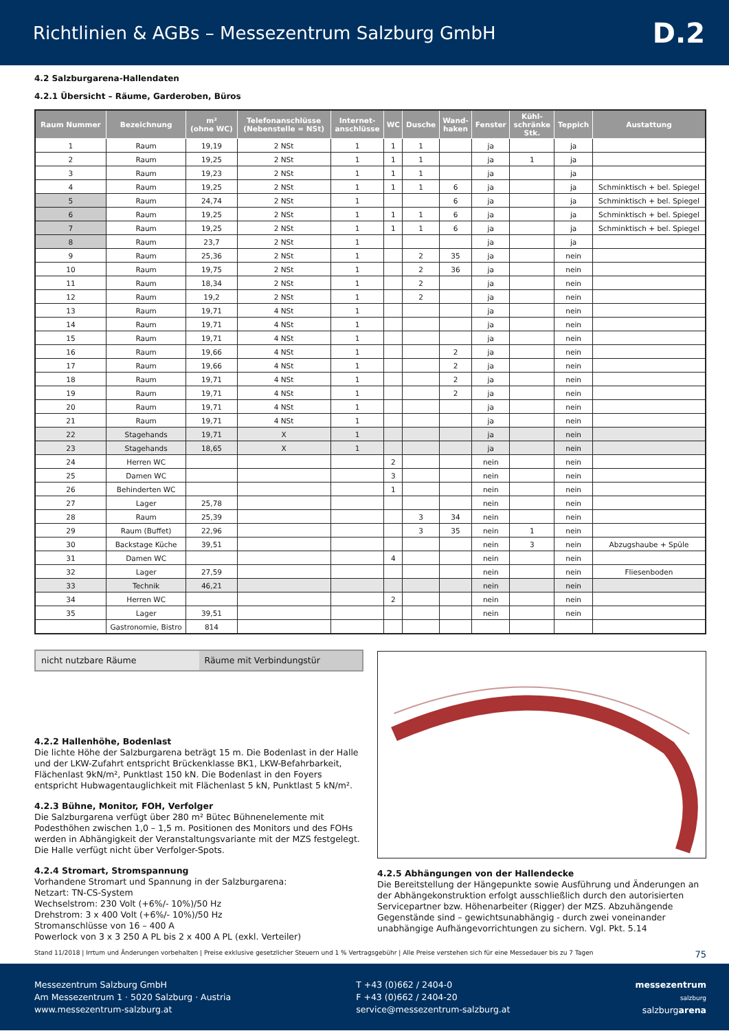Richtlinien & AGBs – Messezentrum Salzburg GmbH
D.2
4.2 Salzburgarena-Hallendaten
4.2.1 Übersicht – Räume, Garderoben, Büros
| Raum Nummer | Bezeichnung | m² (ohne WC) | Telefonanschlüsse (Nebenstelle = NSt) | Internet- anschlüsse | WC | Dusche | Wand- haken | Fenster | Kühl- schränke Stk. | Teppich | Austattung |
| --- | --- | --- | --- | --- | --- | --- | --- | --- | --- | --- | --- |
| 1 | Raum | 19,19 | 2 NSt | 1 | 1 | 1 | | ja | | ja | |
| 2 | Raum | 19,25 | 2 NSt | 1 | 1 | 1 | | ja | 1 | ja | |
| 3 | Raum | 19,23 | 2 NSt | 1 | 1 | 1 | | ja | | ja | |
| 4 | Raum | 19,25 | 2 NSt | 1 | 1 | 1 | 6 | ja | | ja | Schminktisch + bel. Spiegel |
| 5 | Raum | 24,74 | 2 NSt | 1 | | | 6 | ja | | ja | Schminktisch + bel. Spiegel |
| 6 | Raum | 19,25 | 2 NSt | 1 | 1 | 1 | 6 | ja | | ja | Schminktisch + bel. Spiegel |
| 7 | Raum | 19,25 | 2 NSt | 1 | 1 | 1 | 6 | ja | | ja | Schminktisch + bel. Spiegel |
| 8 | Raum | 23,7 | 2 NSt | 1 | | | | ja | | ja | |
| 9 | Raum | 25,36 | 2 NSt | 1 | | 2 | 35 | ja | | nein | |
| 10 | Raum | 19,75 | 2 NSt | 1 | | 2 | 36 | ja | | nein | |
| 11 | Raum | 18,34 | 2 NSt | 1 | | 2 | | ja | | nein | |
| 12 | Raum | 19,2 | 2 NSt | 1 | | 2 | | ja | | nein | |
| 13 | Raum | 19,71 | 4 NSt | 1 | | | | ja | | nein | |
| 14 | Raum | 19,71 | 4 NSt | 1 | | | | ja | | nein | |
| 15 | Raum | 19,71 | 4 NSt | 1 | | | | ja | | nein | |
| 16 | Raum | 19,66 | 4 NSt | 1 | | | 2 | ja | | nein | |
| 17 | Raum | 19,66 | 4 NSt | 1 | | | 2 | ja | | nein | |
| 18 | Raum | 19,71 | 4 NSt | 1 | | | 2 | ja | | nein | |
| 19 | Raum | 19,71 | 4 NSt | 1 | | | 2 | ja | | nein | |
| 20 | Raum | 19,71 | 4 NSt | 1 | | | | ja | | nein | |
| 21 | Raum | 19,71 | 4 NSt | 1 | | | | ja | | nein | |
| 22 | Stagehands | 19,71 | X | 1 | | | | ja | | nein | |
| 23 | Stagehands | 18,65 | X | 1 | | | | ja | | nein | |
| 24 | Herren WC | | | | 2 | | | nein | | nein | |
| 25 | Damen WC | | | | 3 | | | nein | | nein | |
| 26 | Behinderten WC | | | | 1 | | | nein | | nein | |
| 27 | Lager | 25,78 | | | | | | nein | | nein | |
| 28 | Raum | 25,39 | | | | 3 | 34 | nein | | nein | |
| 29 | Raum (Buffet) | 22,96 | | | | 3 | 35 | nein | 1 | nein | |
| 30 | Backstage Küche | 39,51 | | | | | | nein | 3 | nein | Abzugshaube + Spüle |
| 31 | Damen WC | | | | 4 | | | nein | | nein | |
| 32 | Lager | 27,59 | | | | | | nein | | nein | Fliesenboden |
| 33 | Technik | 46,21 | | | | | | nein | | nein | |
| 34 | Herren WC | | | | 2 | | | nein | | nein | |
| 35 | Lager | 39,51 | | | | | | nein | | nein | |
| | Gastronomie, Bistro | 814 | | | | | | | | | |
nicht nutzbare Räume Räume mit Verbindungstür
4.2.2 Hallenhöhe, Bodenlast
Die lichte Höhe der Salzburgarena beträgt 15 m. Die Bodenlast in der Halle und der LKW-Zufahrt entspricht Brückenklasse BK1, LKW-Befahrbarkeit, Flächenlast 9kN/m², Punktlast 150 kN. Die Bodenlast in den Foyers entspricht Hubwagentauglichkeit mit Flächenlast 5 kN, Punktlast 5 kN/m².
4.2.3 Bühne, Monitor, FOH, Verfolger
Die Salzburgarena verfügt über 280 m² Bütec Bühnenelemente mit Podesthöhen zwischen 1,0 – 1,5 m. Positionen des Monitors und des FOHs werden in Abhängigkeit der Veranstaltungsvariante mit der MZS festgelegt.
Die Halle verfügt nicht über Verfolger-Spots.
4.2.4 Stromart, Stromspannung
Vorhandene Stromart und Spannung in der Salzburgarena:
Netzart: TN-CS-System
Wechselstrom: 230 Volt (+6%/- 10%)/50 Hz
Drehstrom: 3 x 400 Volt (+6%/- 10%)/50 Hz
Stromanschlüsse von 16 – 400 A
Powerlock von 3 x 3 250 A PL bis 2 x 400 A PL (exkl. Verteiler)
4.2.5 Abhängungen von der Hallendecke
Die Bereitstellung der Hängepunkte sowie Ausführung und Änderungen an der Abhängekonstruktion erfolgt ausschließlich durch den autorisierten Servicepartner bzw. Höhenarbeiter (Rigger) der MZS. Abzuhängende Gegenstände sind – gewichtsunabhängig - durch zwei voneinander unabhängige Aufhängevorrichtungen zu sichern. Vgl. Pkt. 5.14
Stand 11/2018 | Irrtum und Änderungen vorbehalten | Preise exklusive gesetzlicher Steuern und 1 % Vertragsgebühr | Alle Preise verstehen sich für eine Messedauer bis zu 7 Tagen 75
Messezentrum Salzburg GmbH
Am Messezentrum 1 · 5020 Salzburg · Austria
www.messezentrum-salzburg.at
T +43 (0)662 / 2404-0
F +43 (0)662 / 2404-20
service@messezentrum-salzburg.at
messezentrum
salzburg
salzburgarena